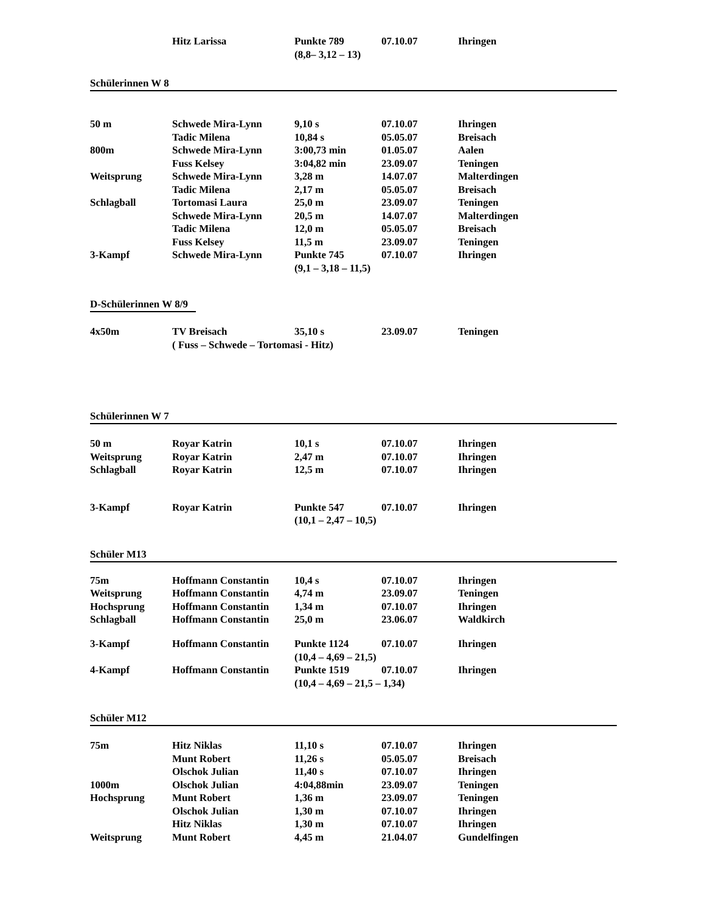| | Hitz Larissa | Punkte 789 | 07.10.07 | Ihringen |
| | | (8,8– 3,12 – 13) | | |
Schülerinnen W 8
| 50 m | Schwede Mira-Lynn | 9,10 s | 07.10.07 | Ihringen |
| | Tadic Milena | 10,84 s | 05.05.07 | Breisach |
| 800m | Schwede Mira-Lynn | 3:00,73 min | 01.05.07 | Aalen |
| | Fuss Kelsey | 3:04,82 min | 23.09.07 | Teningen |
| Weitsprung | Schwede Mira-Lynn | 3,28 m | 14.07.07 | Malterdingen |
| | Tadic Milena | 2,17 m | 05.05.07 | Breisach |
| Schlagball | Tortomasi Laura | 25,0 m | 23.09.07 | Teningen |
| | Schwede Mira-Lynn | 20,5 m | 14.07.07 | Malterdingen |
| | Tadic Milena | 12,0 m | 05.05.07 | Breisach |
| | Fuss Kelsey | 11,5 m | 23.09.07 | Teningen |
| 3-Kampf | Schwede Mira-Lynn | Punkte 745 | 07.10.07 | Ihringen |
| | | (9,1 – 3,18 – 11,5) | | |
D-Schülerinnen W 8/9
| 4x50m | TV Breisach | 35,10 s | 23.09.07 | Teningen |
| | ( Fuss – Schwede – Tortomasi - Hitz) | | | |
Schülerinnen W 7
| 50 m | Royar Katrin | 10,1 s | 07.10.07 | Ihringen |
| Weitsprung | Royar Katrin | 2,47 m | 07.10.07 | Ihringen |
| Schlagball | Royar Katrin | 12,5 m | 07.10.07 | Ihringen |
| 3-Kampf | Royar Katrin | Punkte 547 | 07.10.07 | Ihringen |
| | | (10,1 – 2,47 – 10,5) | | |
Schüler M13
| 75m | Hoffmann Constantin | 10,4 s | 07.10.07 | Ihringen |
| Weitsprung | Hoffmann Constantin | 4,74 m | 23.09.07 | Teningen |
| Hochsprung | Hoffmann Constantin | 1,34 m | 07.10.07 | Ihringen |
| Schlagball | Hoffmann Constantin | 25,0 m | 23.06.07 | Waldkirch |
| 3-Kampf | Hoffmann Constantin | Punkte 1124 | 07.10.07 | Ihringen |
| | | (10,4 – 4,69 – 21,5) | | |
| 4-Kampf | Hoffmann Constantin | Punkte 1519 | 07.10.07 | Ihringen |
| | | (10,4 – 4,69 – 21,5 – 1,34) | | |
Schüler M12
| 75m | Hitz Niklas | 11,10 s | 07.10.07 | Ihringen |
| | Munt Robert | 11,26 s | 05.05.07 | Breisach |
| | Olschok Julian | 11,40 s | 07.10.07 | Ihringen |
| 1000m | Olschok Julian | 4:04,88min | 23.09.07 | Teningen |
| Hochsprung | Munt Robert | 1,36 m | 23.09.07 | Teningen |
| | Olschok Julian | 1,30 m | 07.10.07 | Ihringen |
| | Hitz Niklas | 1,30 m | 07.10.07 | Ihringen |
| Weitsprung | Munt Robert | 4,45 m | 21.04.07 | Gundelfingen |